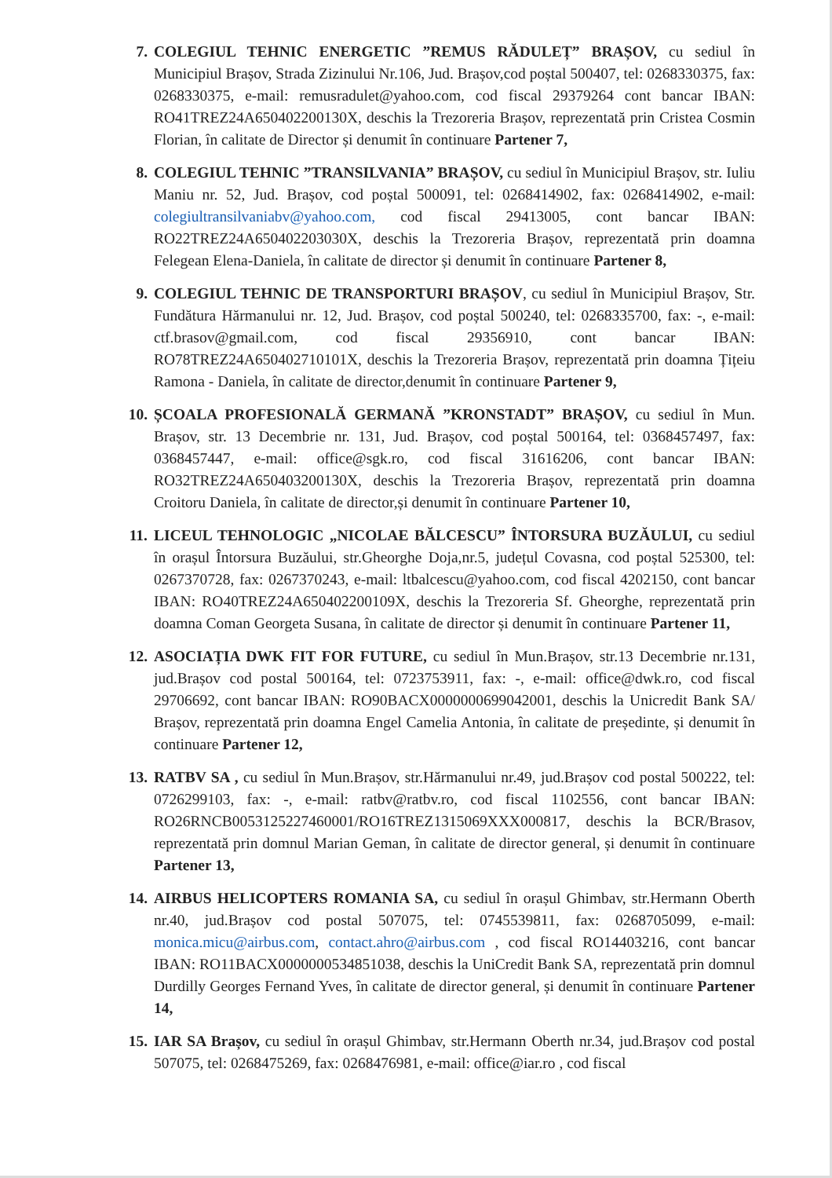7. COLEGIUL TEHNIC ENERGETIC ”REMUS RĂDULEȚ” BRAȘOV, cu sediul în Municipiul Brașov, Strada Zizinului Nr.106, Jud. Brașov,cod poștal 500407, tel: 0268330375, fax: 0268330375, e-mail: remusradulet@yahoo.com, cod fiscal 29379264 cont bancar IBAN: RO41TREZ24A650402200130X, deschis la Trezoreria Brașov, reprezentată prin Cristea Cosmin Florian, în calitate de Director și denumit în continuare Partener 7,
8. COLEGIUL TEHNIC ”TRANSILVANIA” BRAȘOV, cu sediul în Municipiul Brașov, str. Iuliu Maniu nr. 52, Jud. Brașov, cod poștal 500091, tel: 0268414902, fax: 0268414902, e-mail: colegiultransilvaniabv@yahoo.com, cod fiscal 29413005, cont bancar IBAN: RO22TREZ24A650402203030X, deschis la Trezoreria Brașov, reprezentată prin doamna Felegean Elena-Daniela, în calitate de director și denumit în continuare Partener 8,
9. COLEGIUL TEHNIC DE TRANSPORTURI BRAȘOV, cu sediul în Municipiul Brașov, Str. Fundătura Hărmanului nr. 12, Jud. Brașov, cod poștal 500240, tel: 0268335700, fax: -, e-mail: ctf.brasov@gmail.com, cod fiscal 29356910, cont bancar IBAN: RO78TREZ24A650402710101X, deschis la Trezoreria Brașov, reprezentată prin doamna Țițeiu Ramona - Daniela, în calitate de director,denumit în continuare Partener 9,
10. ȘCOALA PROFESIONALĂ GERMANĂ ”KRONSTADT” BRAȘOV, cu sediul în Mun. Brașov, str. 13 Decembrie nr. 131, Jud. Brașov, cod poștal 500164, tel: 0368457497, fax: 0368457447, e-mail: office@sgk.ro, cod fiscal 31616206, cont bancar IBAN: RO32TREZ24A650403200130X, deschis la Trezoreria Brașov, reprezentată prin doamna Croitoru Daniela, în calitate de director,și denumit în continuare Partener 10,
11. LICEUL TEHNOLOGIC „NICOLAE BĂLCESCU” ÎNTORSURA BUZĂULUI, cu sediul în orașul Întorsura Buzăului, str.Gheorghe Doja,nr.5, județul Covasna, cod poștal 525300, tel: 0267370728, fax: 0267370243, e-mail: ltbalcescu@yahoo.com, cod fiscal 4202150, cont bancar IBAN: RO40TREZ24A650402200109X, deschis la Trezoreria Sf. Gheorghe, reprezentată prin doamna Coman Georgeta Susana, în calitate de director și denumit în continuare Partener 11,
12. ASOCIAȚIA DWK FIT FOR FUTURE, cu sediul în Mun.Brașov, str.13 Decembrie nr.131, jud.Brașov cod postal 500164, tel: 0723753911, fax: -, e-mail: office@dwk.ro, cod fiscal 29706692, cont bancar IBAN: RO90BACX0000000699042001, deschis la Unicredit Bank SA/ Brașov, reprezentată prin doamna Engel Camelia Antonia, în calitate de președinte, și denumit în continuare Partener 12,
13. RATBV SA , cu sediul în Mun.Brașov, str.Hărmanului nr.49, jud.Brașov cod postal 500222, tel: 0726299103, fax: -, e-mail: ratbv@ratbv.ro, cod fiscal 1102556, cont bancar IBAN: RO26RNCB0053125227460001/RO16TREZ1315069XXX000817, deschis la BCR/Brasov, reprezentată prin domnul Marian Geman, în calitate de director general, și denumit în continuare Partener 13,
14. AIRBUS HELICOPTERS ROMANIA SA, cu sediul în orașul Ghimbav, str.Hermann Oberth nr.40, jud.Brașov cod postal 507075, tel: 0745539811, fax: 0268705099, e-mail: monica.micu@airbus.com, contact.ahro@airbus.com , cod fiscal RO14403216, cont bancar IBAN: RO11BACX0000000534851038, deschis la UniCredit Bank SA, reprezentată prin domnul Durdilly Georges Fernand Yves, în calitate de director general, și denumit în continuare Partener 14,
15. IAR SA Brașov, cu sediul în orașul Ghimbav, str.Hermann Oberth nr.34, jud.Brașov cod postal 507075, tel: 0268475269, fax: 0268476981, e-mail: office@iar.ro , cod fiscal